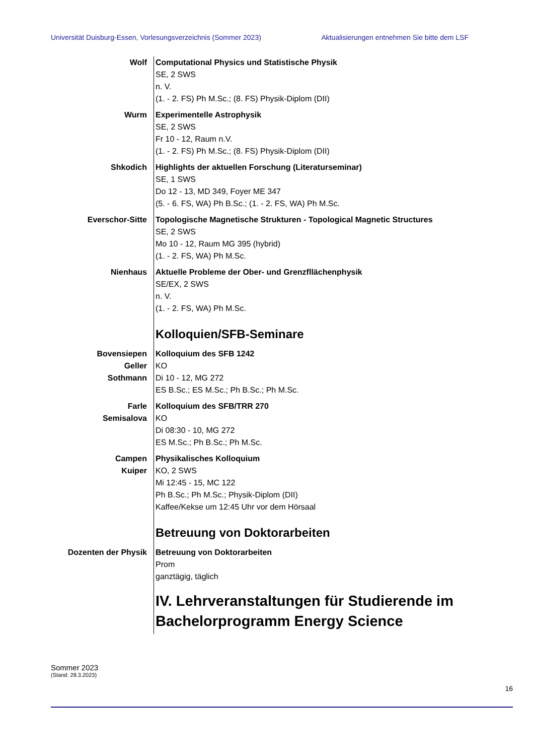Universität Duisburg-Essen, Vorlesungsverzeichnis (Sommer 2023) Aktualisierungen entnehmen Sie bitte dem LSF
Wolf Computational Physics und Statistische Physik
SE, 2 SWS
n. V.
(1. - 2. FS) Ph M.Sc.; (8. FS) Physik-Diplom (DII)
Wurm Experimentelle Astrophysik
SE, 2 SWS
Fr 10 - 12, Raum n.V.
(1. - 2. FS) Ph M.Sc.; (8. FS) Physik-Diplom (DII)
Shkodich Highlights der aktuellen Forschung (Literaturseminar)
SE, 1 SWS
Do 12 - 13, MD 349, Foyer ME 347
(5. - 6. FS, WA) Ph B.Sc.; (1. - 2. FS, WA) Ph M.Sc.
Everschor-Sitte Topologische Magnetische Strukturen - Topological Magnetic Structures
SE, 2 SWS
Mo 10 - 12, Raum MG 395 (hybrid)
(1. - 2. FS, WA) Ph M.Sc.
Nienhaus Aktuelle Probleme der Ober- und Grenzfllächenphysik
SE/EX, 2 SWS
n. V.
(1. - 2. FS, WA) Ph M.Sc.
Kolloquien/SFB-Seminare
Bovensiepen
Geller
Sothmann
Kolloquium des SFB 1242
KO
Di 10 - 12, MG 272
ES B.Sc.; ES M.Sc.; Ph B.Sc.; Ph M.Sc.
Farle
Semisalova
Kolloquium des SFB/TRR 270
KO
Di 08:30 - 10, MG 272
ES M.Sc.; Ph B.Sc.; Ph M.Sc.
Campen
Kuiper
Physikalisches Kolloquium
KO, 2 SWS
Mi 12:45 - 15, MC 122
Ph B.Sc.; Ph M.Sc.; Physik-Diplom (DII)
Kaffee/Kekse um 12:45 Uhr vor dem Hörsaal
Betreuung von Doktorarbeiten
Dozenten der Physik Betreuung von Doktorarbeiten
Prom
ganztägig, täglich
IV. Lehrveranstaltungen für Studierende im Bachelorprogramm Energy Science
Sommer 2023
(Stand: 28.3.2023)
16